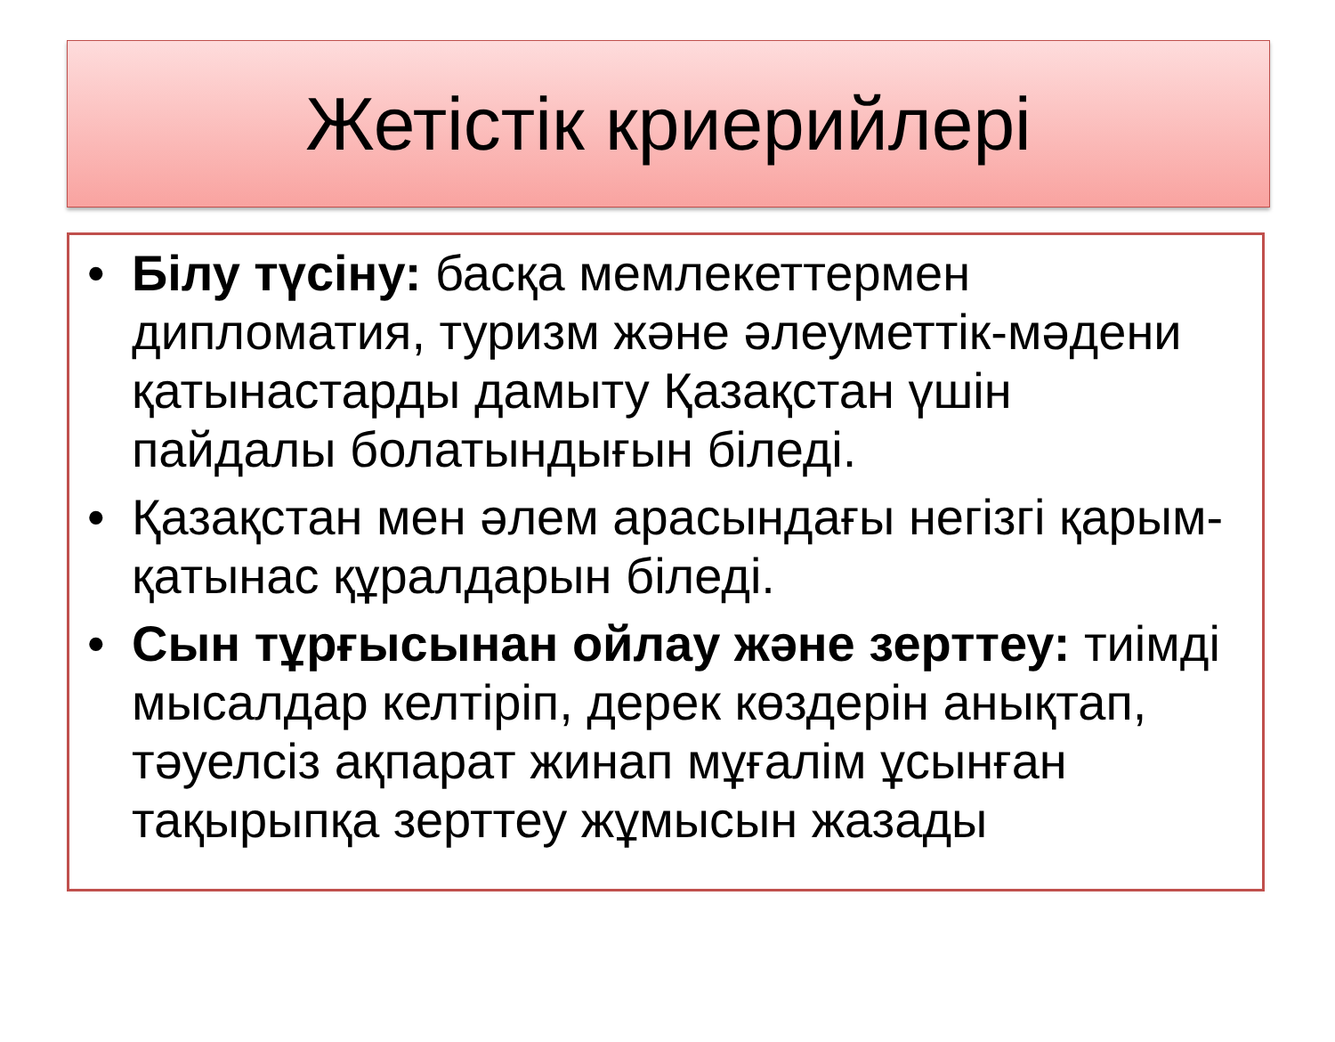Жетістік криерийлері
• Білу түсіну: басқа мемлекеттермен дипломатия, туризм және әлеуметтік-мәдени қатынастарды дамыту Қазақстан үшін пайдалы болатындығын біледі.
• Қазақстан мен әлем арасындағы негізгі қарым-қатынас құралдарын біледі.
• Сын тұрғысынан ойлау және зерттеу: тиімді мысалдар келтіріп, дерек көздерін анықтап, тәуелсіз ақпарат жинап мұғалім ұсынған тақырыпқа зерттеу жұмысын жазады